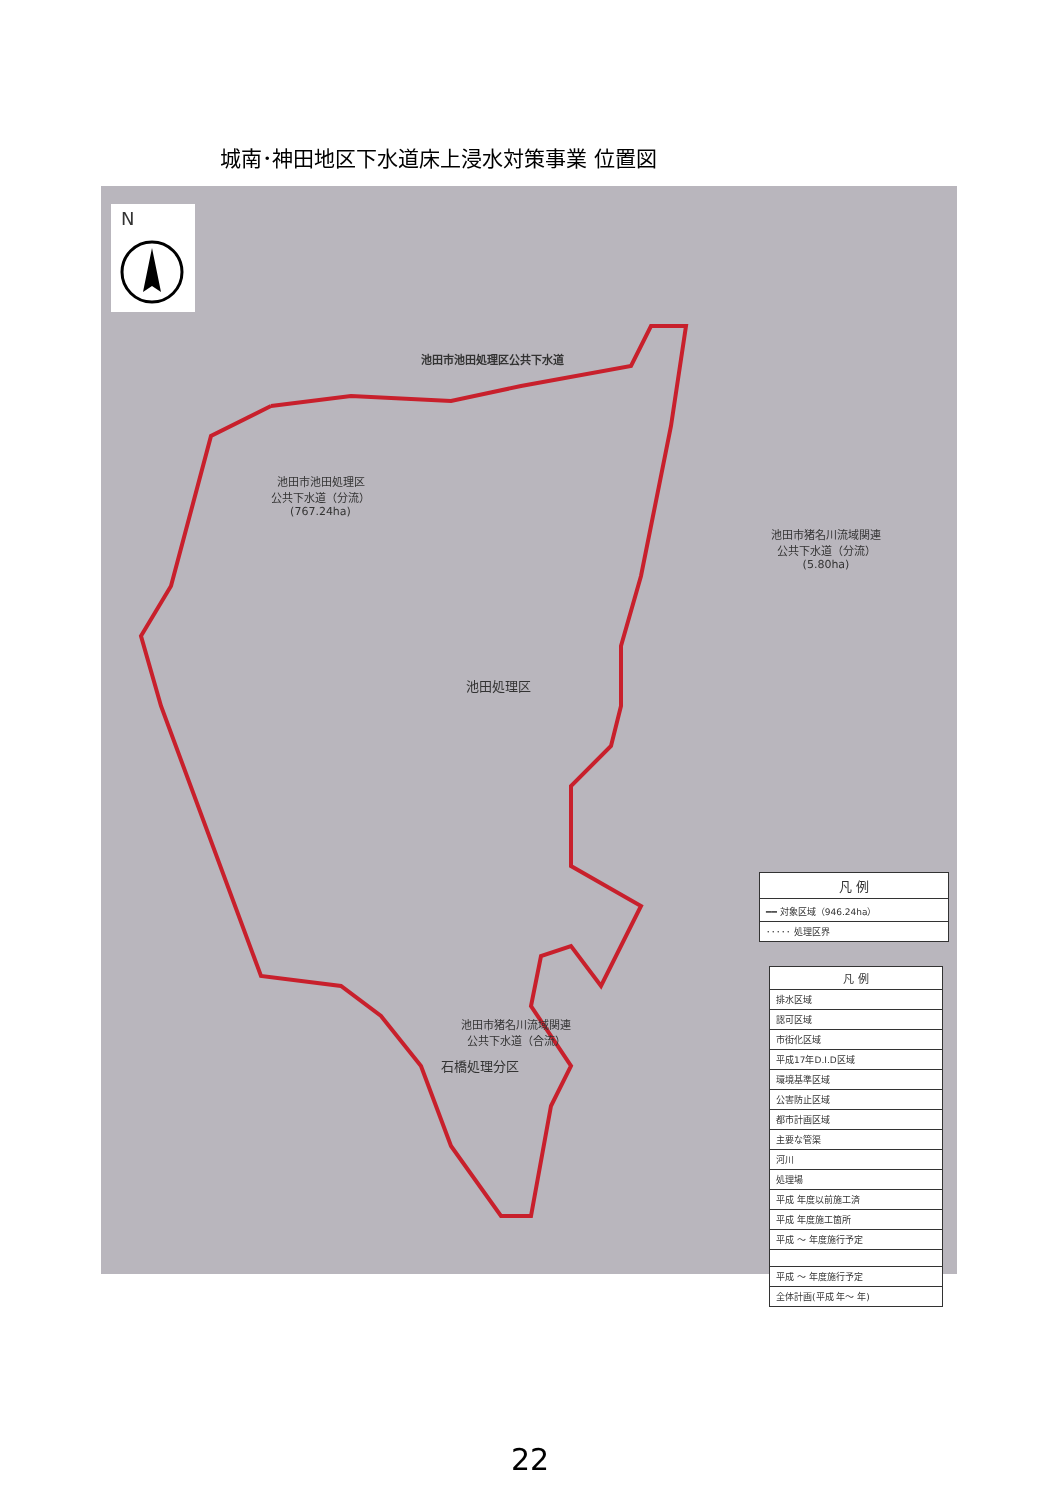城南･神田地区下水道床上浸水対策事業 位置図
N
池田市池田処理区公共下水道
池田市池田処理区
公共下水道（分流）
(767.24ha)
池田市猪名川流域関連
公共下水道（分流）
(5.80ha)
池田処理区
池田市猪名川流域関連
公共下水道（合流）
石橋処理分区
凡 例
━━ 対象区域（946.24ha）
･････ 処理区界
凡 例
排水区域
認可区域
市街化区域
平成17年D.I.D区域
環境基準区域
公害防止区域
都市計画区域
主要な管渠
河川
処理場
平成 年度以前施工済
平成 年度施工箇所
平成 ～ 年度施行予定
平成 ～ 年度施行予定
全体計画(平成 年～ 年)
22